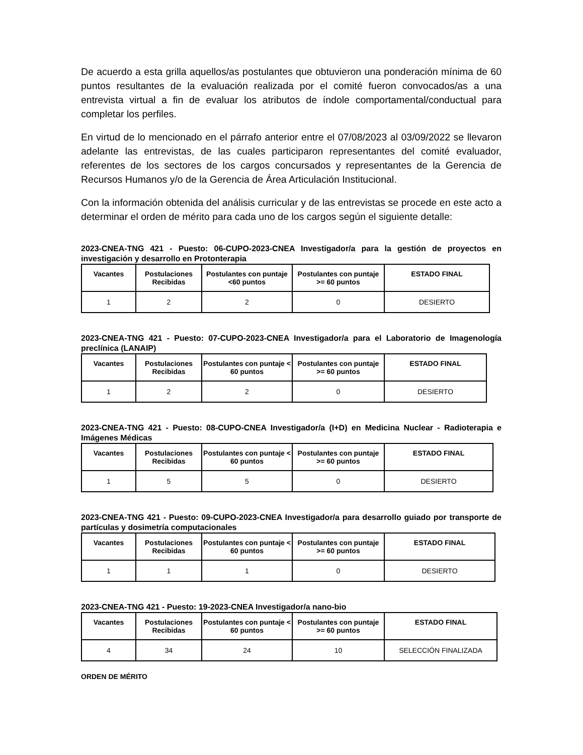De acuerdo a esta grilla aquellos/as postulantes que obtuvieron una ponderación mínima de 60 puntos resultantes de la evaluación realizada por el comité fueron convocados/as a una entrevista virtual a fin de evaluar los atributos de índole comportamental/conductual para completar los perfiles.
En virtud de lo mencionado en el párrafo anterior entre el 07/08/2023 al 03/09/2022 se llevaron adelante las entrevistas, de las cuales participaron representantes del comité evaluador, referentes de los sectores de los cargos concursados y representantes de la Gerencia de Recursos Humanos y/o de la Gerencia de Área Articulación Institucional.
Con la información obtenida del análisis curricular y de las entrevistas se procede en este acto a determinar el orden de mérito para cada uno de los cargos según el siguiente detalle:
2023-CNEA-TNG 421 - Puesto: 06-CUPO-2023-CNEA Investigador/a para la gestión de proyectos en investigación y desarrollo en Protonterapia
| Vacantes | Postulaciones Recibidas | Postulantes con puntaje <60 puntos | Postulantes con puntaje >= 60 puntos | ESTADO FINAL |
| --- | --- | --- | --- | --- |
| 1 | 2 | 2 | 0 | DESIERTO |
2023-CNEA-TNG 421 - Puesto: 07-CUPO-2023-CNEA Investigador/a para el Laboratorio de Imagenología preclínica (LANAIP)
| Vacantes | Postulaciones Recibidas | Postulantes con puntaje < 60 puntos | Postulantes con puntaje >= 60 puntos | ESTADO FINAL |
| --- | --- | --- | --- | --- |
| 1 | 2 | 2 | 0 | DESIERTO |
2023-CNEA-TNG 421 - Puesto: 08-CUPO-CNEA Investigador/a (I+D) en Medicina Nuclear - Radioterapia e Imágenes Médicas
| Vacantes | Postulaciones Recibidas | Postulantes con puntaje < 60 puntos | Postulantes con puntaje >= 60 puntos | ESTADO FINAL |
| --- | --- | --- | --- | --- |
| 1 | 5 | 5 | 0 | DESIERTO |
2023-CNEA-TNG 421 - Puesto: 09-CUPO-2023-CNEA Investigador/a para desarrollo guiado por transporte de partículas y dosimetría computacionales
| Vacantes | Postulaciones Recibidas | Postulantes con puntaje < 60 puntos | Postulantes con puntaje >= 60 puntos | ESTADO FINAL |
| --- | --- | --- | --- | --- |
| 1 | 1 | 1 | 0 | DESIERTO |
2023-CNEA-TNG 421 - Puesto: 19-2023-CNEA Investigador/a nano-bio
| Vacantes | Postulaciones Recibidas | Postulantes con puntaje < 60 puntos | Postulantes con puntaje >= 60 puntos | ESTADO FINAL |
| --- | --- | --- | --- | --- |
| 4 | 34 | 24 | 10 | SELECCIÓN FINALIZADA |
ORDEN DE MÉRITO